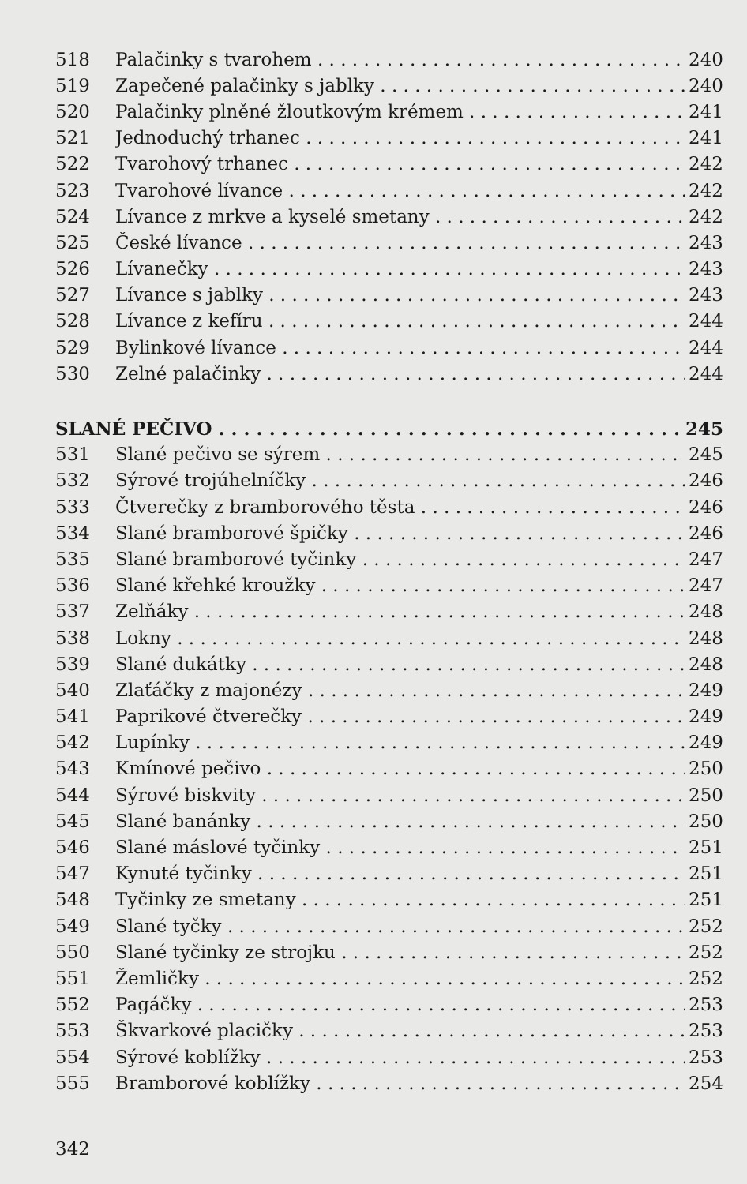518 Palačinky s tvarohem 240
519 Zapečené palačinky s jablky 240
520 Palačinky plněné žloutkovým krémem 241
521 Jednoduchý trhanec 241
522 Tvarohový trhanec 242
523 Tvarohové lívance 242
524 Lívance z mrkve a kyselé smetany 242
525 České lívance 243
526 Lívanečky 243
527 Lívance s jablky 243
528 Lívance z kefíru 244
529 Bylinkové lívance 244
530 Zelné palačinky 244
SLANÉ PEČIVO 245
531 Slané pečivo se sýrem 245
532 Sýrové trojúhelníčky 246
533 Čtverečky z bramborového těsta 246
534 Slané bramborové špičky 246
535 Slané bramborové tyčinky 247
536 Slané křehké kroužky 247
537 Zelňáky 248
538 Lokny 248
539 Slané dukátky 248
540 Zlaťáčky z majonézy 249
541 Paprikové čtverečky 249
542 Lupínky 249
543 Kmínové pečivo 250
544 Sýrové biskvity 250
545 Slané banánky 250
546 Slané máslové tyčinky 251
547 Kynuté tyčinky 251
548 Tyčinky ze smetany 251
549 Slané tyčky 252
550 Slané tyčinky ze strojku 252
551 Žemličky 252
552 Pagáčky 253
553 Škvarkové placičky 253
554 Sýrové koblížky 253
555 Bramborové koblížky 254
342